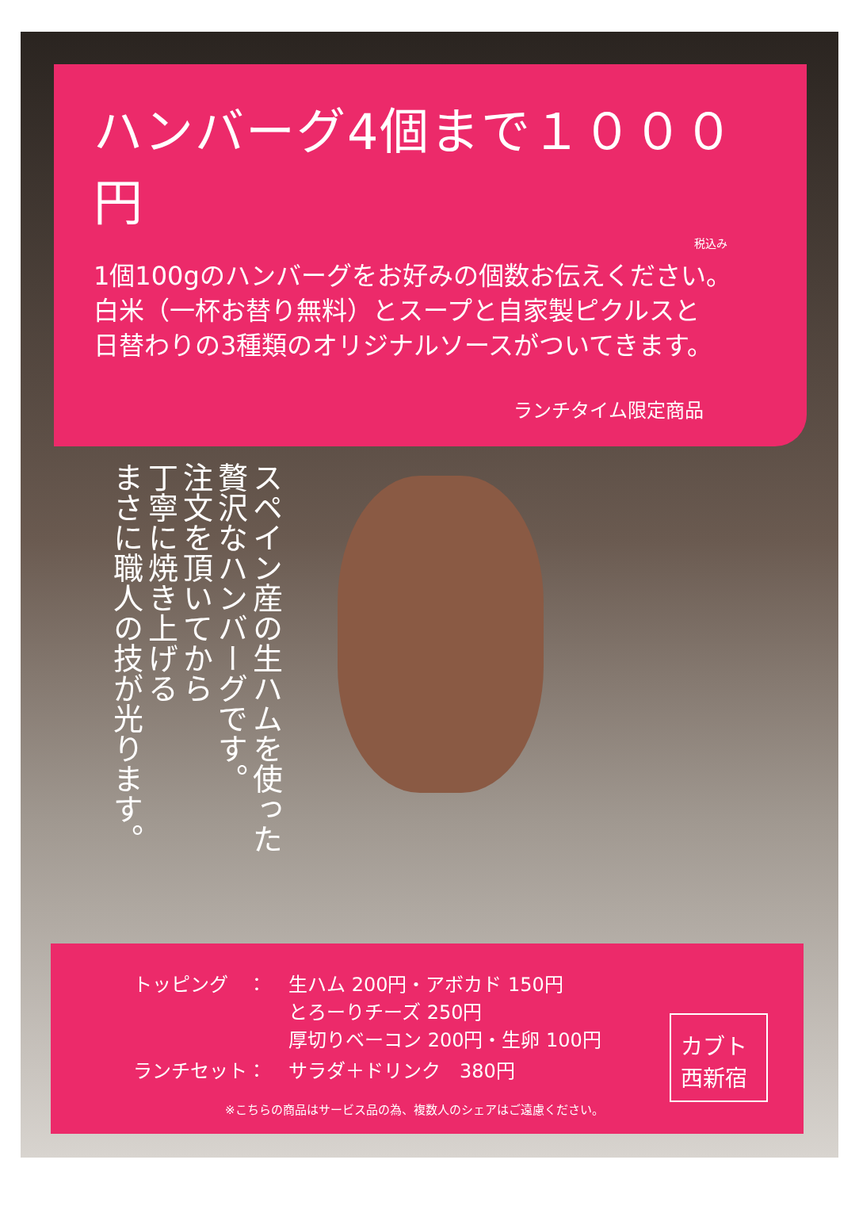ハンバーグ4個まで１０００円
税込み
1個100gのハンバーグをお好みの個数お伝えください。
白米（一杯お替り無料）とスープと自家製ピクルスと
日替わりの3種類のオリジナルソースがついてきます。
ランチタイム限定商品
スペイン産の生ハムを使った
贅沢なハンバーグです。
注文を頂いてから
丁寧に焼き上げる
まさに職人の技が光ります。
| トッピング ： | 生ハム 200円・アボカド 150円 とろーりチーズ 250円 厚切りベーコン 200円・生卵 100円 |
| ランチセット： | サラダ＋ドリンク 380円 |
※こちらの商品はサービス品の為、複数人のシェアはご遠慮ください。
カブト
西新宿